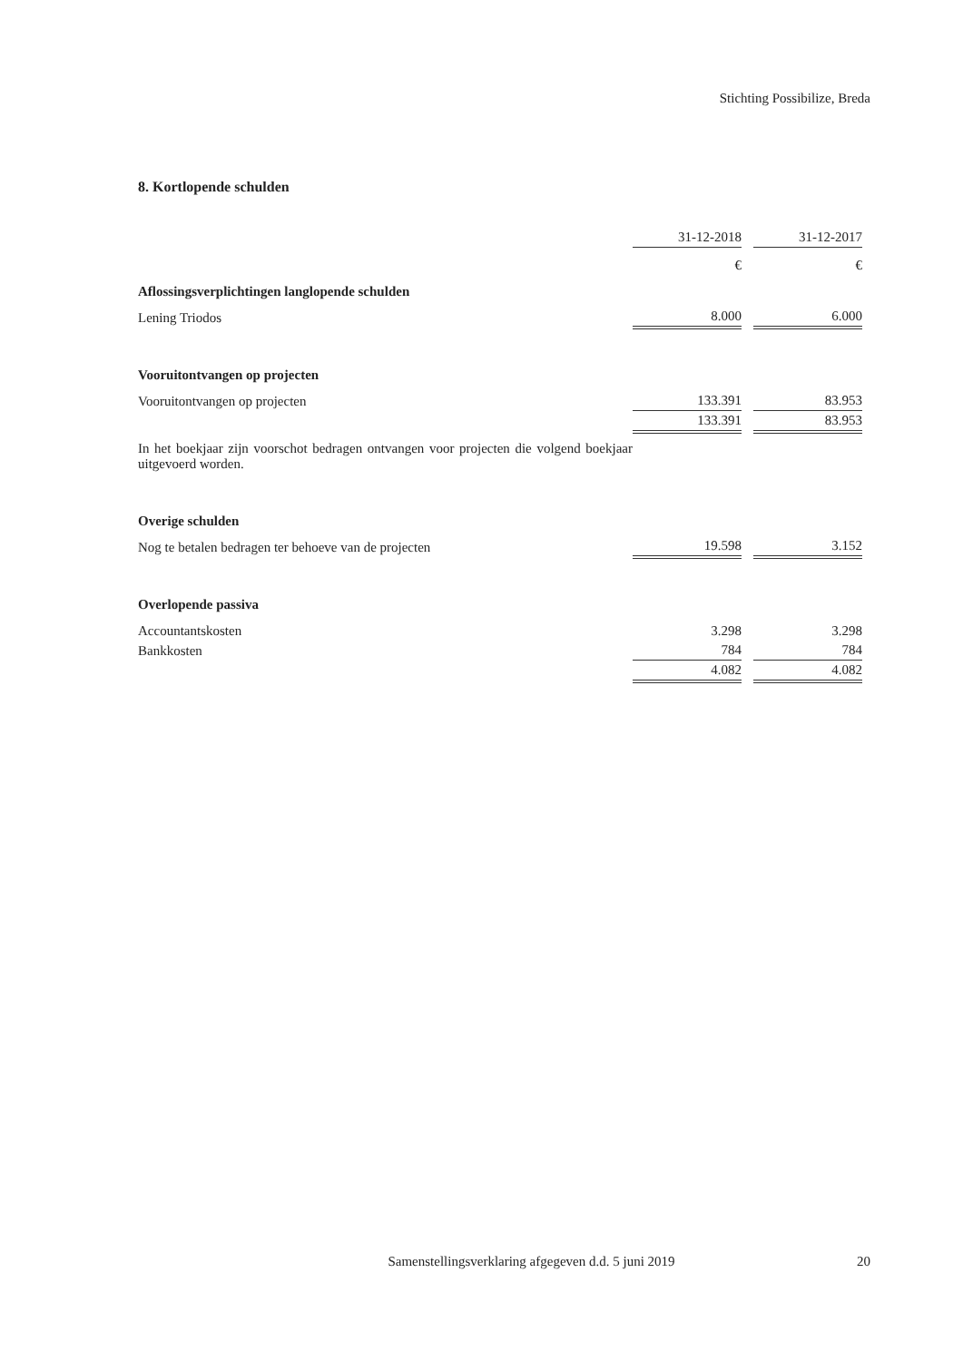Stichting Possibilize, Breda
8. Kortlopende schulden
| | 31-12-2018 | | 31-12-2017 |
| | € | | € |
| Aflossingsverplichtingen langlopende schulden | | | |
| Lening Triodos | 8.000 | | 6.000 |
| Vooruitontvangen op projecten | | | |
| Vooruitontvangen op projecten | 133.391 | | 83.953 |
| | 133.391 | | 83.953 |
| In het boekjaar zijn voorschot bedragen ontvangen voor projecten die volgend boekjaar uitgevoerd worden. | | | |
| Overige schulden | | | |
| Nog te betalen bedragen ter behoeve van de projecten | 19.598 | | 3.152 |
| Overlopende passiva | | | |
| Accountantskosten | 3.298 | | 3.298 |
| Bankkosten | 784 | | 784 |
| | 4.082 | | 4.082 |
Samenstellingsverklaring afgegeven d.d. 5 juni 2019
20